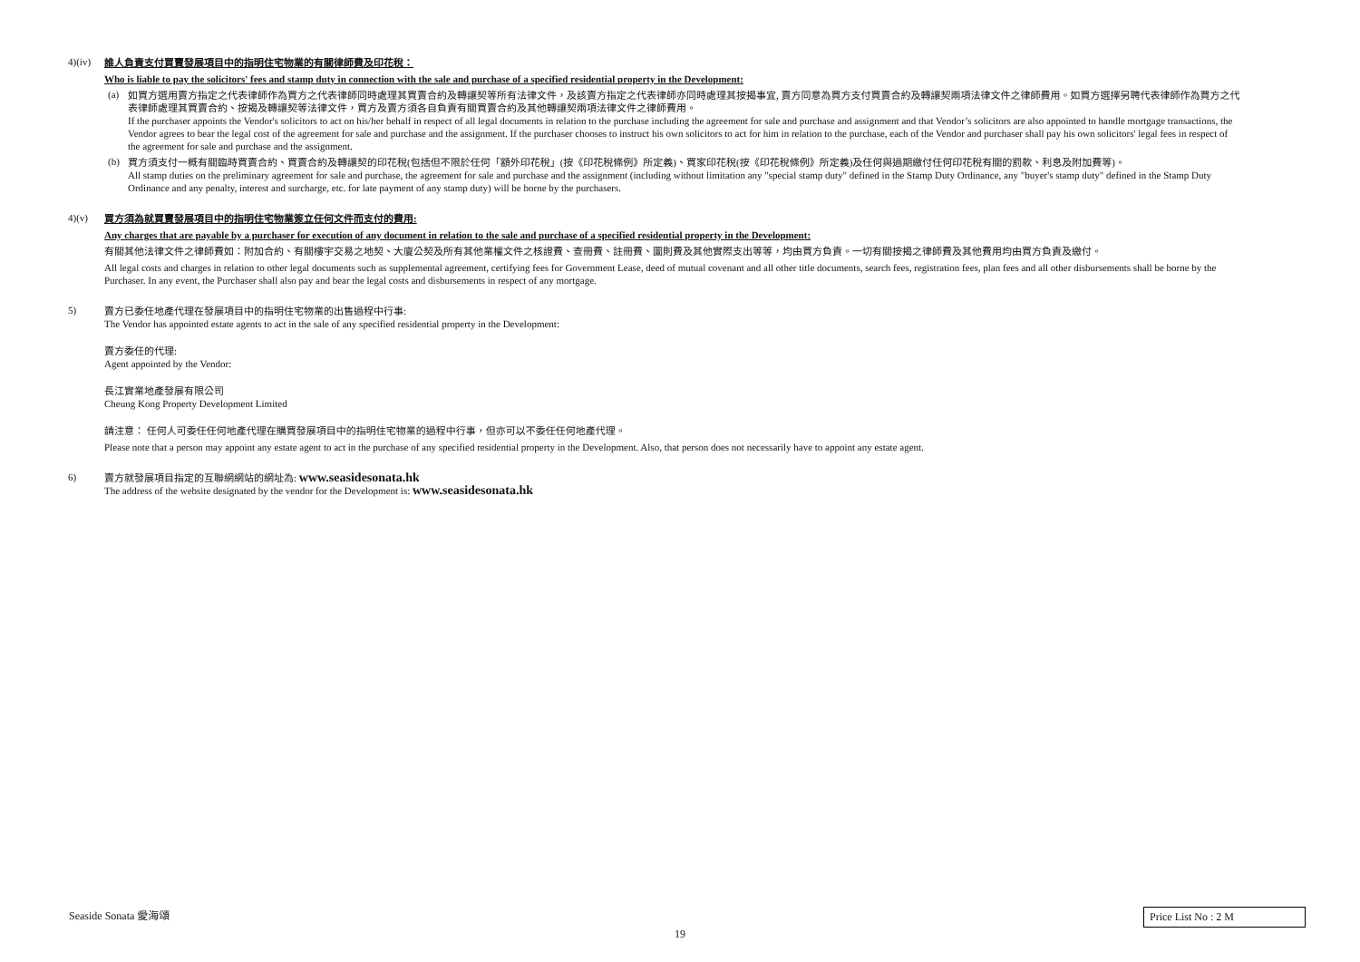4)(iv)
誰人負責支付買賣發展項目中的指明住宅物業的有關律師費及印花稅：
Who is liable to pay the solicitors' fees and stamp duty in connection with the sale and purchase of a specified residential property in the Development:
(a)
如買方選用賣方指定之代表律師作為買方之代表律師同時處理其買賣合約及轉讓契等所有法律文件，及該賣方指定之代表律師亦同時處理其按揭事宜, 賣方同意為買方支付買賣合約及轉讓契兩項法律文件之律師費用。如買方選擇另聘代表律師作為買方之代表律師處理其買賣合約、按揭及轉讓契等法律文件，買方及賣方須各自負責有關買賣合約及其他轉讓契兩項法律文件之律師費用。
If the purchaser appoints the Vendor's solicitors to act on his/her behalf in respect of all legal documents in relation to the purchase including the agreement for sale and purchase and assignment and that Vendor’s solicitors are also appointed to handle mortgage transactions, the Vendor agrees to bear the legal cost of the agreement for sale and purchase and the assignment. If the purchaser chooses to instruct his own solicitors to act for him in relation to the purchase, each of the Vendor and purchaser shall pay his own solicitors' legal fees in respect of the agreement for sale and purchase and the assignment.
(b)
買方須支付一概有關臨時買賣合約、買賣合約及轉讓契的印花稅(包括但不限於任何「額外印花稅」(按《印花稅條例》所定義)、買家印花稅(按《印花稅條例》所定義)及任何與過期繳付任何印花稅有關的罰款、利息及附加費等)。
All stamp duties on the preliminary agreement for sale and purchase, the agreement for sale and purchase and the assignment (including without limitation any "special stamp duty" defined in the Stamp Duty Ordinance, any "buyer's stamp duty" defined in the Stamp Duty Ordinance and any penalty, interest and surcharge, etc. for late payment of any stamp duty) will be borne by the purchasers.
4)(v)
買方須為就買賣發展項目中的指明住宅物業簽立任何文件而支付的費用:
Any charges that are payable by a purchaser for execution of any document in relation to the sale and purchase of a specified residential property in the Development:
有關其他法律文件之律師費如：附加合約、有關樓宇交易之地契、大廈公契及所有其他業權文件之核證費、查冊費、註冊費、圖則費及其他實際支出等等，均由買方負責。一切有關按揭之律師費及其他費用均由買方負責及繳付。
All legal costs and charges in relation to other legal documents such as supplemental agreement, certifying fees for Government Lease, deed of mutual covenant and all other title documents, search fees, registration fees, plan fees and all other disbursements shall be borne by the Purchaser. In any event, the Purchaser shall also pay and bear the legal costs and disbursements in respect of any mortgage.
5)
賣方已委任地產代理在發展項目中的指明住宅物業的出售過程中行事:
The Vendor has appointed estate agents to act in the sale of any specified residential property in the Development:
賣方委任的代理:
Agent appointed by the Vendor:
長江實業地產發展有限公司
Cheung Kong Property Development Limited
請注意： 任何人可委任任何地產代理在購買發展項目中的指明住宅物業的過程中行事，但亦可以不委任任何地產代理。
Please note that a person may appoint any estate agent to act in the purchase of any specified residential property in the Development. Also, that person does not necessarily have to appoint any estate agent.
6)
賣方就發展項目指定的互聯網網站的網址為: www.seasidesonata.hk
The address of the website designated by the vendor for the Development is: www.seasidesonata.hk
Seaside Sonata 愛海頌
Price List No : 2 M
19